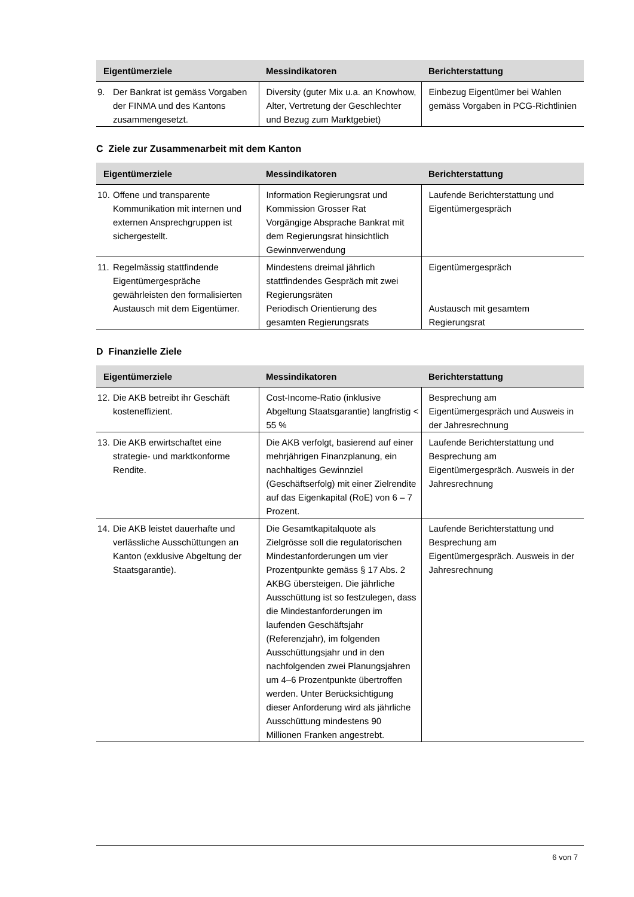| Eigentümerziele | Messindikatoren | Berichterstattung |
| --- | --- | --- |
| 9. Der Bankrat ist gemäss Vorgaben der FINMA und des Kantons zusammengesetzt. | Diversity (guter Mix u.a. an Knowhow, Alter, Vertretung der Geschlechter und Bezug zum Marktgebiet) | Einbezug Eigentümer bei Wahlen gemäss Vorgaben in PCG-Richtlinien |
C Ziele zur Zusammenarbeit mit dem Kanton
| Eigentümerziele | Messindikatoren | Berichterstattung |
| --- | --- | --- |
| 10. Offene und transparente Kommunikation mit internen und externen Ansprechgruppen ist sichergestellt. | Information Regierungsrat und Kommission Grosser Rat Vorgängige Absprache Bankrat mit dem Regierungsrat hinsichtlich Gewinnverwendung | Laufende Berichterstattung und Eigentümergespräch |
| 11. Regelmässig stattfindende Eigentümergespräche gewährleisten den formalisierten Austausch mit dem Eigentümer. | Mindestens dreimal jährlich stattfindendes Gespräch mit zwei Regierungsräten Periodisch Orientierung des gesamten Regierungsrats | Eigentümergespräch Austausch mit gesamtem Regierungsrat |
D Finanzielle Ziele
| Eigentümerziele | Messindikatoren | Berichterstattung |
| --- | --- | --- |
| 12. Die AKB betreibt ihr Geschäft kosteneffizient. | Cost-Income-Ratio (inklusive Abgeltung Staatsgarantie) langfristig < 55 % | Besprechung am Eigentümergespräch und Ausweis in der Jahresrechnung |
| 13. Die AKB erwirtschaftet eine strategie- und marktkonforme Rendite. | Die AKB verfolgt, basierend auf einer mehrjährigen Finanzplanung, ein nachhaltiges Gewinnziel (Geschäftserfolg) mit einer Zielrendite auf das Eigenkapital (RoE) von 6 – 7 Prozent. | Laufende Berichterstattung und Besprechung am Eigentümergespräch. Ausweis in der Jahresrechnung |
| 14. Die AKB leistet dauerhafte und verlässliche Ausschüttungen an Kanton (exklusive Abgeltung der Staatsgarantie). | Die Gesamtkapitalquote als Zielgrösse soll die regulatorischen Mindestanforderungen um vier Prozentpunkte gemäss § 17 Abs. 2 AKBG übersteigen. Die jährliche Ausschüttung ist so festzulegen, dass die Mindestanforderungen im laufenden Geschäftsjahr (Referenzjahr), im folgenden Ausschüttungsjahr und in den nachfolgenden zwei Planungsjahren um 4–6 Prozentpunkte übertroffen werden. Unter Berücksichtigung dieser Anforderung wird als jährliche Ausschüttung mindestens 90 Millionen Franken angestrebt. | Laufende Berichterstattung und Besprechung am Eigentümergespräch. Ausweis in der Jahresrechnung |
6 von 7